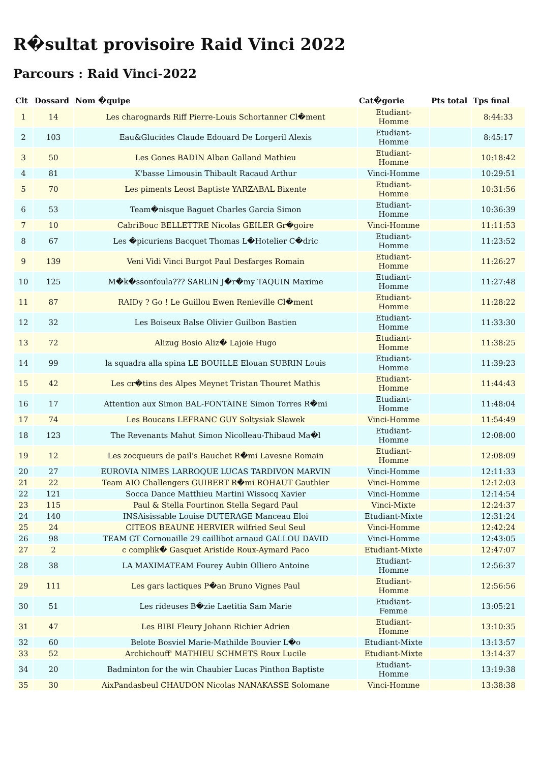R�sultat provisoire Raid Vinci 2022
Parcours : Raid Vinci-2022
| Clt | Dossard | Nom �quipe | Cat�gorie | Pts total | Tps final |
| --- | --- | --- | --- | --- | --- |
| 1 | 14 | Les charognards Riff Pierre-Louis Schortanner Cl�ment | Etudiant- Homme | | 8:44:33 |
| 2 | 103 | Eau&Glucides Claude Edouard De Lorgeril Alexis | Etudiant- Homme | | 8:45:17 |
| 3 | 50 | Les Gones BADIN Alban Galland Mathieu | Etudiant- Homme | | 10:18:42 |
| 4 | 81 | K'basse Limousin Thibault Racaud Arthur | Vinci-Homme | | 10:29:51 |
| 5 | 70 | Les piments Leost Baptiste YARZABAL Bixente | Etudiant- Homme | | 10:31:56 |
| 6 | 53 | Team�nisque Baguet Charles Garcia Simon | Etudiant- Homme | | 10:36:39 |
| 7 | 10 | CabriBouc BELLETTRE Nicolas GEILER Gr�goire | Vinci-Homme | | 11:11:53 |
| 8 | 67 | Les �picuriens Bacquet Thomas L�Hotelier C�dric | Etudiant- Homme | | 11:23:52 |
| 9 | 139 | Veni Vidi Vinci Burgot Paul Desfarges Romain | Etudiant- Homme | | 11:26:27 |
| 10 | 125 | M�k�ssonfoula??? SARLIN J�r�my TAQUIN Maxime | Etudiant- Homme | | 11:27:48 |
| 11 | 87 | RAIDy ? Go ! Le Guillou Ewen Renieville Cl�ment | Etudiant- Homme | | 11:28:22 |
| 12 | 32 | Les Boiseux Balse Olivier Guilbon Bastien | Etudiant- Homme | | 11:33:30 |
| 13 | 72 | Alizug Bosio Aliz� Lajoie Hugo | Etudiant- Homme | | 11:38:25 |
| 14 | 99 | la squadra alla spina LE BOUILLE Elouan SUBRIN Louis | Etudiant- Homme | | 11:39:23 |
| 15 | 42 | Les cr�tins des Alpes Meynet Tristan Thouret Mathis | Etudiant- Homme | | 11:44:43 |
| 16 | 17 | Attention aux Simon BAL-FONTAINE Simon Torres R�mi | Etudiant- Homme | | 11:48:04 |
| 17 | 74 | Les Boucans LEFRANC GUY Soltysiak Slawek | Vinci-Homme | | 11:54:49 |
| 18 | 123 | The Revenants Mahut Simon Nicolleau-Thibaud Ma�l | Etudiant- Homme | | 12:08:00 |
| 19 | 12 | Les zocqueurs de pail's Bauchet R�mi Lavesne Romain | Etudiant- Homme | | 12:08:09 |
| 20 | 27 | EUROVIA NIMES LARROQUE LUCAS TARDIVON MARVIN | Vinci-Homme | | 12:11:33 |
| 21 | 22 | Team AIO Challengers GUIBERT R�mi ROHAUT Gauthier | Vinci-Homme | | 12:12:03 |
| 22 | 121 | Socca Dance Matthieu Martini Wissocq Xavier | Vinci-Homme | | 12:14:54 |
| 23 | 115 | Paul & Stella Fourtinon Stella Segard Paul | Vinci-Mixte | | 12:24:37 |
| 24 | 140 | INSAisissable Louise DUTERAGE Manceau Eloi | Etudiant-Mixte | | 12:31:24 |
| 25 | 24 | CITEOS BEAUNE HERVIER wilfried Seul Seul | Vinci-Homme | | 12:42:24 |
| 26 | 98 | TEAM GT Cornouaille 29 caillibot arnaud GALLOU DAVID | Vinci-Homme | | 12:43:05 |
| 27 | 2 | c complik� Gasquet Aristide Roux-Aymard Paco | Etudiant-Mixte | | 12:47:07 |
| 28 | 38 | LA MAXIMATEAM Fourey Aubin Olliero Antoine | Etudiant- Homme | | 12:56:37 |
| 29 | 111 | Les gars lactiques P�an Bruno Vignes Paul | Etudiant- Homme | | 12:56:56 |
| 30 | 51 | Les rideuses B�zie Laetitia Sam Marie | Etudiant- Femme | | 13:05:21 |
| 31 | 47 | Les BIBI Fleury Johann Richier Adrien | Etudiant- Homme | | 13:10:35 |
| 32 | 60 | Belote Bosviel Marie-Mathilde Bouvier L�o | Etudiant-Mixte | | 13:13:57 |
| 33 | 52 | Archichouff' MATHIEU SCHMETS Roux Lucile | Etudiant-Mixte | | 13:14:37 |
| 34 | 20 | Badminton for the win Chaubier Lucas Pinthon Baptiste | Etudiant- Homme | | 13:19:38 |
| 35 | 30 | AixPandasbeul CHAUDON Nicolas NANAKASSE Solomane | Vinci-Homme | | 13:38:38 |